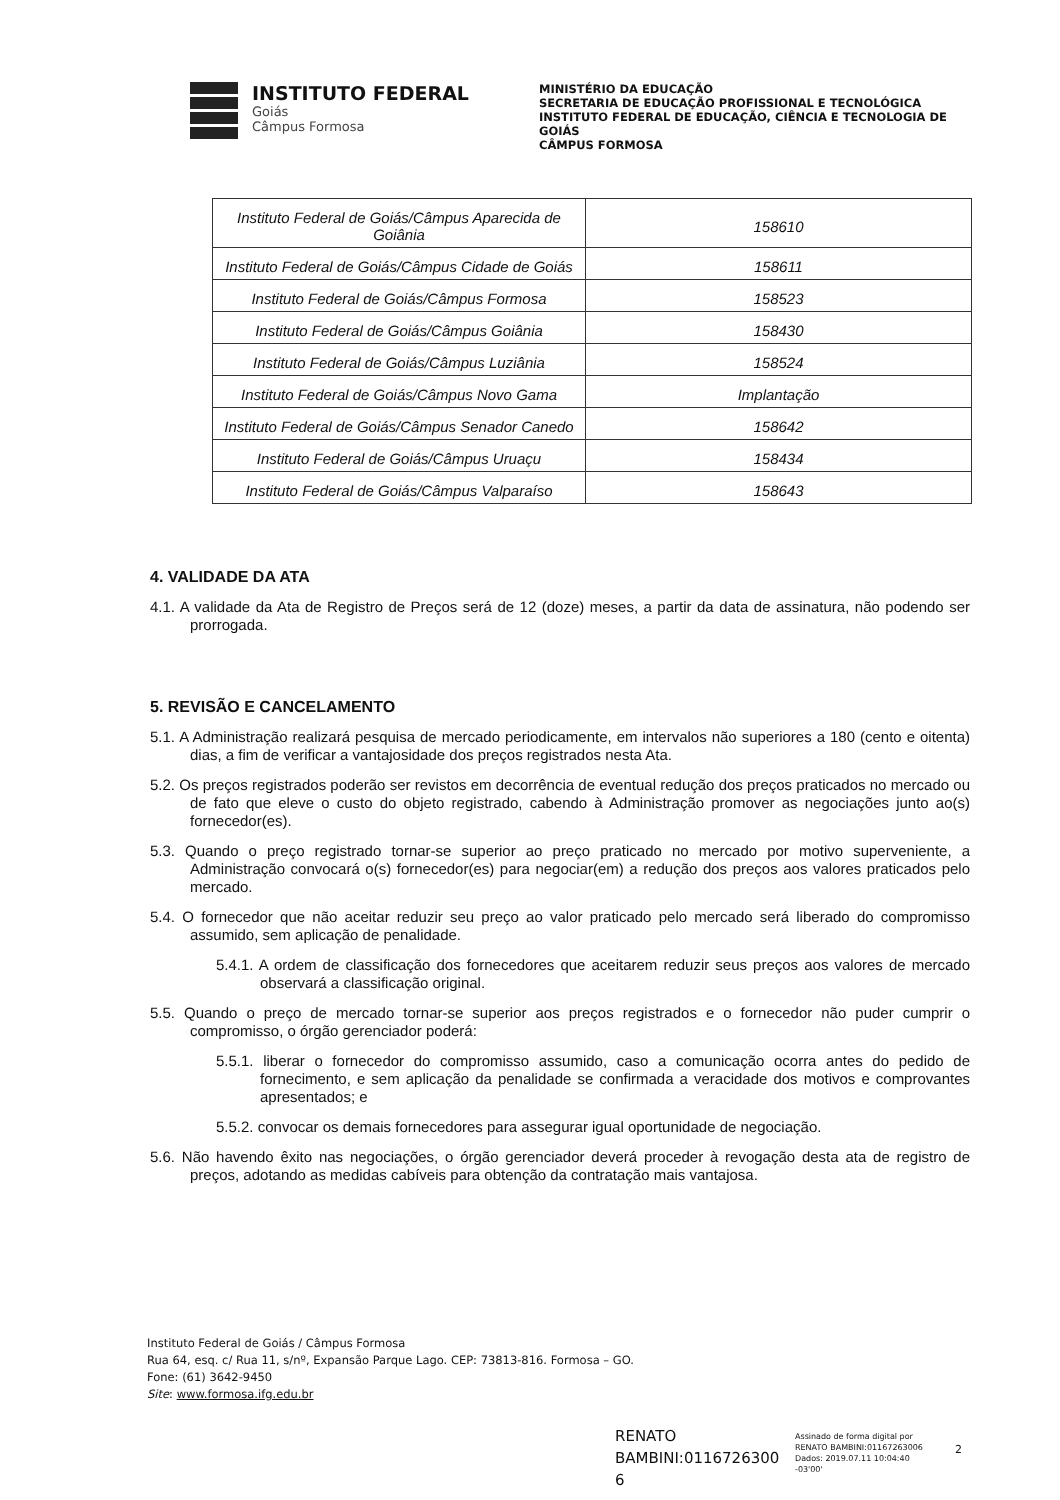INSTITUTO FEDERAL
Goiás
Câmpus Formosa
MINISTÉRIO DA EDUCAÇÃO
SECRETARIA DE EDUCAÇÃO PROFISSIONAL E TECNOLÓGICA
INSTITUTO FEDERAL DE EDUCAÇÃO, CIÊNCIA E TECNOLOGIA DE GOIÁS
CÂMPUS FORMOSA
| Instituto Federal de Goiás/Câmpus Aparecida de Goiânia | 158610 |
| Instituto Federal de Goiás/Câmpus Cidade de Goiás | 158611 |
| Instituto Federal de Goiás/Câmpus Formosa | 158523 |
| Instituto Federal de Goiás/Câmpus Goiânia | 158430 |
| Instituto Federal de Goiás/Câmpus Luziânia | 158524 |
| Instituto Federal de Goiás/Câmpus Novo Gama | Implantação |
| Instituto Federal de Goiás/Câmpus Senador Canedo | 158642 |
| Instituto Federal de Goiás/Câmpus Uruaçu | 158434 |
| Instituto Federal de Goiás/Câmpus Valparaíso | 158643 |
4. VALIDADE DA ATA
4.1. A validade da Ata de Registro de Preços será de 12 (doze) meses, a partir da data de assinatura, não podendo ser prorrogada.
5. REVISÃO E CANCELAMENTO
5.1. A Administração realizará pesquisa de mercado periodicamente, em intervalos não superiores a 180 (cento e oitenta) dias, a fim de verificar a vantajosidade dos preços registrados nesta Ata.
5.2. Os preços registrados poderão ser revistos em decorrência de eventual redução dos preços praticados no mercado ou de fato que eleve o custo do objeto registrado, cabendo à Administração promover as negociações junto ao(s) fornecedor(es).
5.3. Quando o preço registrado tornar-se superior ao preço praticado no mercado por motivo superveniente, a Administração convocará o(s) fornecedor(es) para negociar(em) a redução dos preços aos valores praticados pelo mercado.
5.4. O fornecedor que não aceitar reduzir seu preço ao valor praticado pelo mercado será liberado do compromisso assumido, sem aplicação de penalidade.
5.4.1. A ordem de classificação dos fornecedores que aceitarem reduzir seus preços aos valores de mercado observará a classificação original.
5.5. Quando o preço de mercado tornar-se superior aos preços registrados e o fornecedor não puder cumprir o compromisso, o órgão gerenciador poderá:
5.5.1. liberar o fornecedor do compromisso assumido, caso a comunicação ocorra antes do pedido de fornecimento, e sem aplicação da penalidade se confirmada a veracidade dos motivos e comprovantes apresentados; e
5.5.2. convocar os demais fornecedores para assegurar igual oportunidade de negociação.
5.6. Não havendo êxito nas negociações, o órgão gerenciador deverá proceder à revogação desta ata de registro de preços, adotando as medidas cabíveis para obtenção da contratação mais vantajosa.
Instituto Federal de Goiás / Câmpus Formosa
Rua 64, esq. c/ Rua 11, s/nº, Expansão Parque Lago. CEP: 73813-816. Formosa – GO.
Fone: (61) 3642-9450
Site: www.formosa.ifg.edu.br
RENATO
BAMBINI:0116726300
6
Assinado de forma digital por
RENATO BAMBINI:01167263006
Dados: 2019.07.11 10:04:40
-03'00'
2